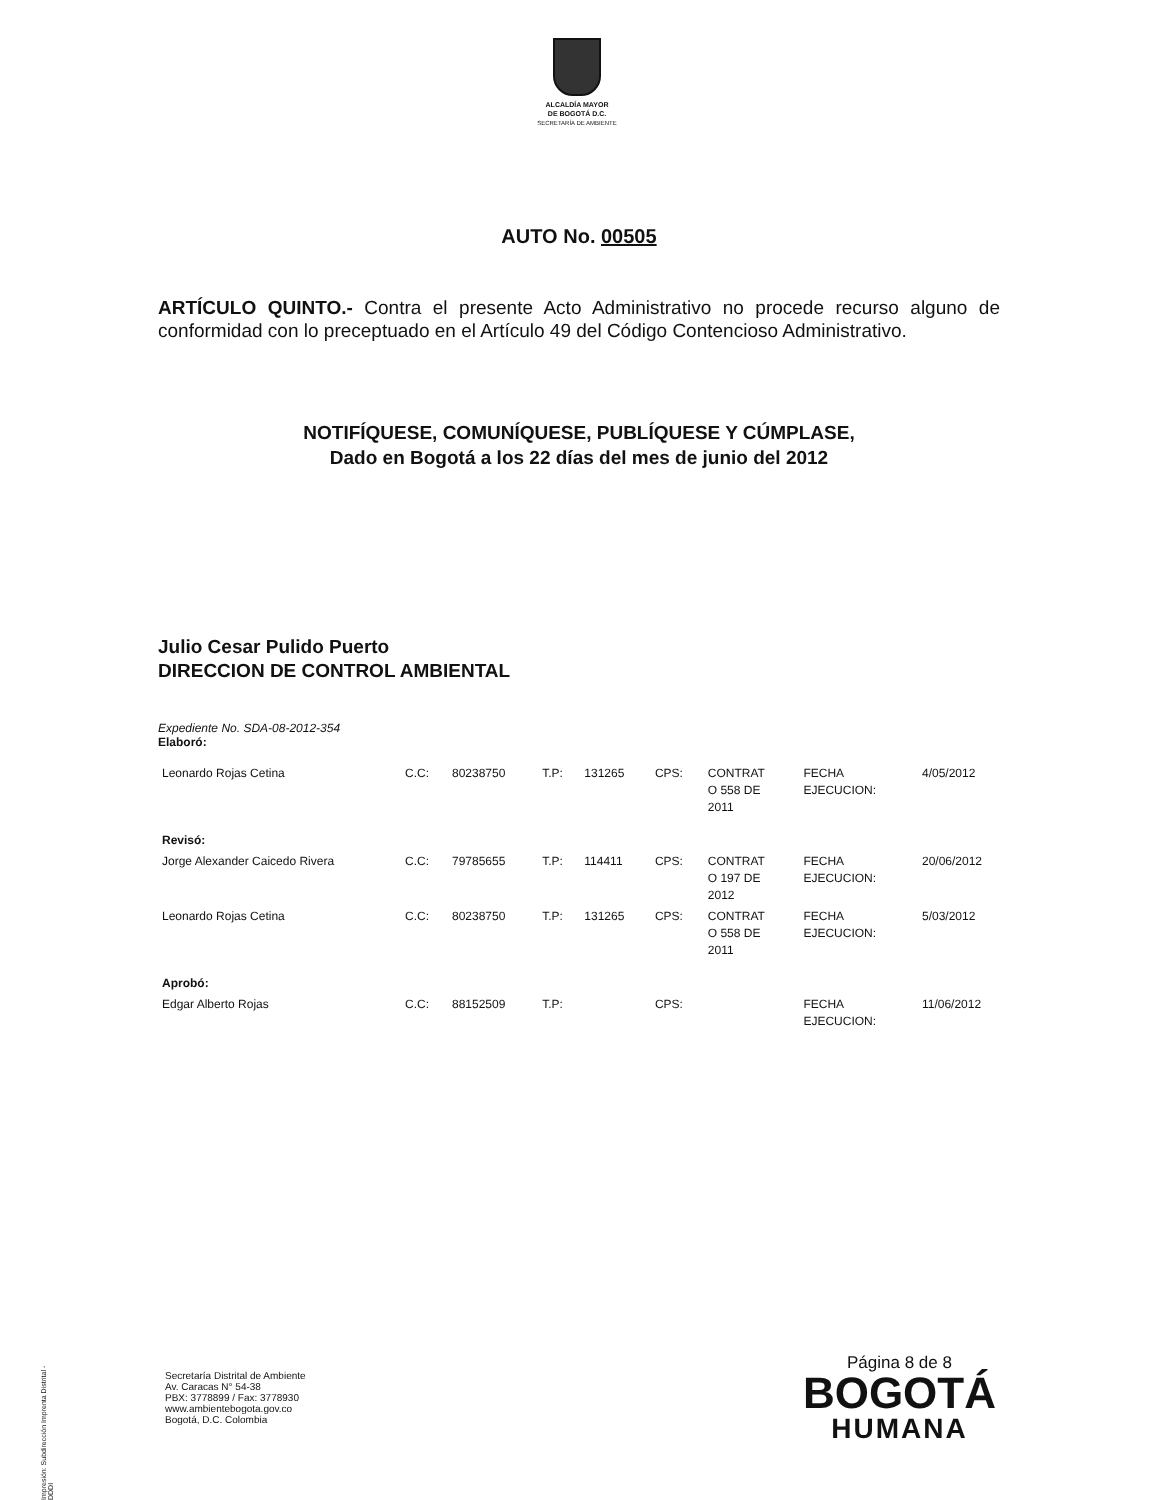ALCALDÍA MAYOR
DE BOGOTÁ D.C.
SECRETARÍA DE AMBIENTE
AUTO No. 00505
ARTÍCULO QUINTO.- Contra el presente Acto Administrativo no procede recurso alguno de conformidad con lo preceptuado en el Artículo 49 del Código Contencioso Administrativo.
NOTIFÍQUESE, COMUNÍQUESE, PUBLÍQUESE Y CÚMPLASE,
Dado en Bogotá a los 22 días del mes de junio del 2012
Julio Cesar Pulido Puerto
DIRECCION DE CONTROL AMBIENTAL
Expediente No. SDA-08-2012-354
Elaboró:
| Leonardo Rojas Cetina | C.C: | 80238750 | T.P: | 131265 | CPS: | CONTRAT O 558 DE 2011 | FECHA EJECUCION: | 4/05/2012 |
| Revisó: | | | | | | | | |
| Jorge Alexander Caicedo Rivera | C.C: | 79785655 | T.P: | 114411 | CPS: | CONTRAT O 197 DE 2012 | FECHA EJECUCION: | 20/06/2012 |
| Leonardo Rojas Cetina | C.C: | 80238750 | T.P: | 131265 | CPS: | CONTRAT O 558 DE 2011 | FECHA EJECUCION: | 5/03/2012 |
| Aprobó: | | | | | | | | |
| Edgar Alberto Rojas | C.C: | 88152509 | T.P: | | CPS: | | FECHA EJECUCION: | 11/06/2012 |
Impresión: Subdirección Imprenta Distrital -DDDI
Secretaría Distrital de Ambiente
Av. Caracas N° 54-38
PBX: 3778899 / Fax: 3778930
www.ambientebogota.gov.co
Bogotá, D.C. Colombia
Página 8 de 8
BOGOTÁ
HUMANA